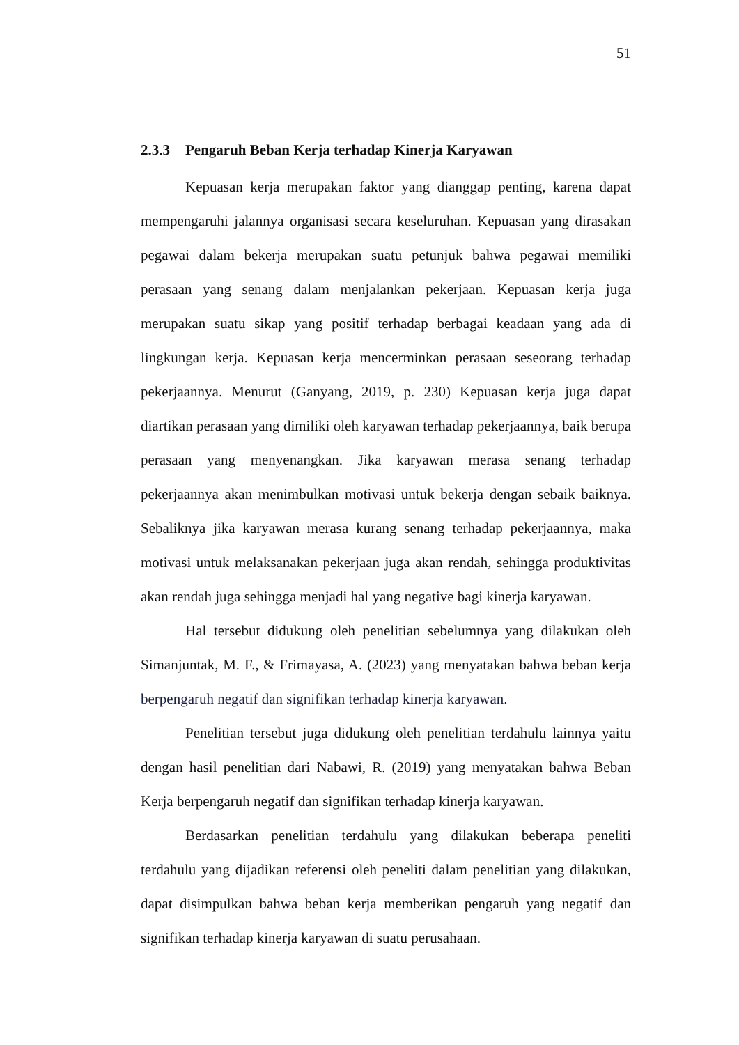51
2.3.3 Pengaruh Beban Kerja terhadap Kinerja Karyawan
Kepuasan kerja merupakan faktor yang dianggap penting, karena dapat mempengaruhi jalannya organisasi secara keseluruhan. Kepuasan yang dirasakan pegawai dalam bekerja merupakan suatu petunjuk bahwa pegawai memiliki perasaan yang senang dalam menjalankan pekerjaan. Kepuasan kerja juga merupakan suatu sikap yang positif terhadap berbagai keadaan yang ada di lingkungan kerja. Kepuasan kerja mencerminkan perasaan seseorang terhadap pekerjaannya. Menurut (Ganyang, 2019, p. 230) Kepuasan kerja juga dapat diartikan perasaan yang dimiliki oleh karyawan terhadap pekerjaannya, baik berupa perasaan yang menyenangkan. Jika karyawan merasa senang terhadap pekerjaannya akan menimbulkan motivasi untuk bekerja dengan sebaik baiknya. Sebaliknya jika karyawan merasa kurang senang terhadap pekerjaannya, maka motivasi untuk melaksanakan pekerjaan juga akan rendah, sehingga produktivitas akan rendah juga sehingga menjadi hal yang negative bagi kinerja karyawan.
Hal tersebut didukung oleh penelitian sebelumnya yang dilakukan oleh Simanjuntak, M. F., & Frimayasa, A. (2023) yang menyatakan bahwa beban kerja berpengaruh negatif dan signifikan terhadap kinerja karyawan.
Penelitian tersebut juga didukung oleh penelitian terdahulu lainnya yaitu dengan hasil penelitian dari Nabawi, R. (2019) yang menyatakan bahwa Beban Kerja berpengaruh negatif dan signifikan terhadap kinerja karyawan.
Berdasarkan penelitian terdahulu yang dilakukan beberapa peneliti terdahulu yang dijadikan referensi oleh peneliti dalam penelitian yang dilakukan, dapat disimpulkan bahwa beban kerja memberikan pengaruh yang negatif dan signifikan terhadap kinerja karyawan di suatu perusahaan.